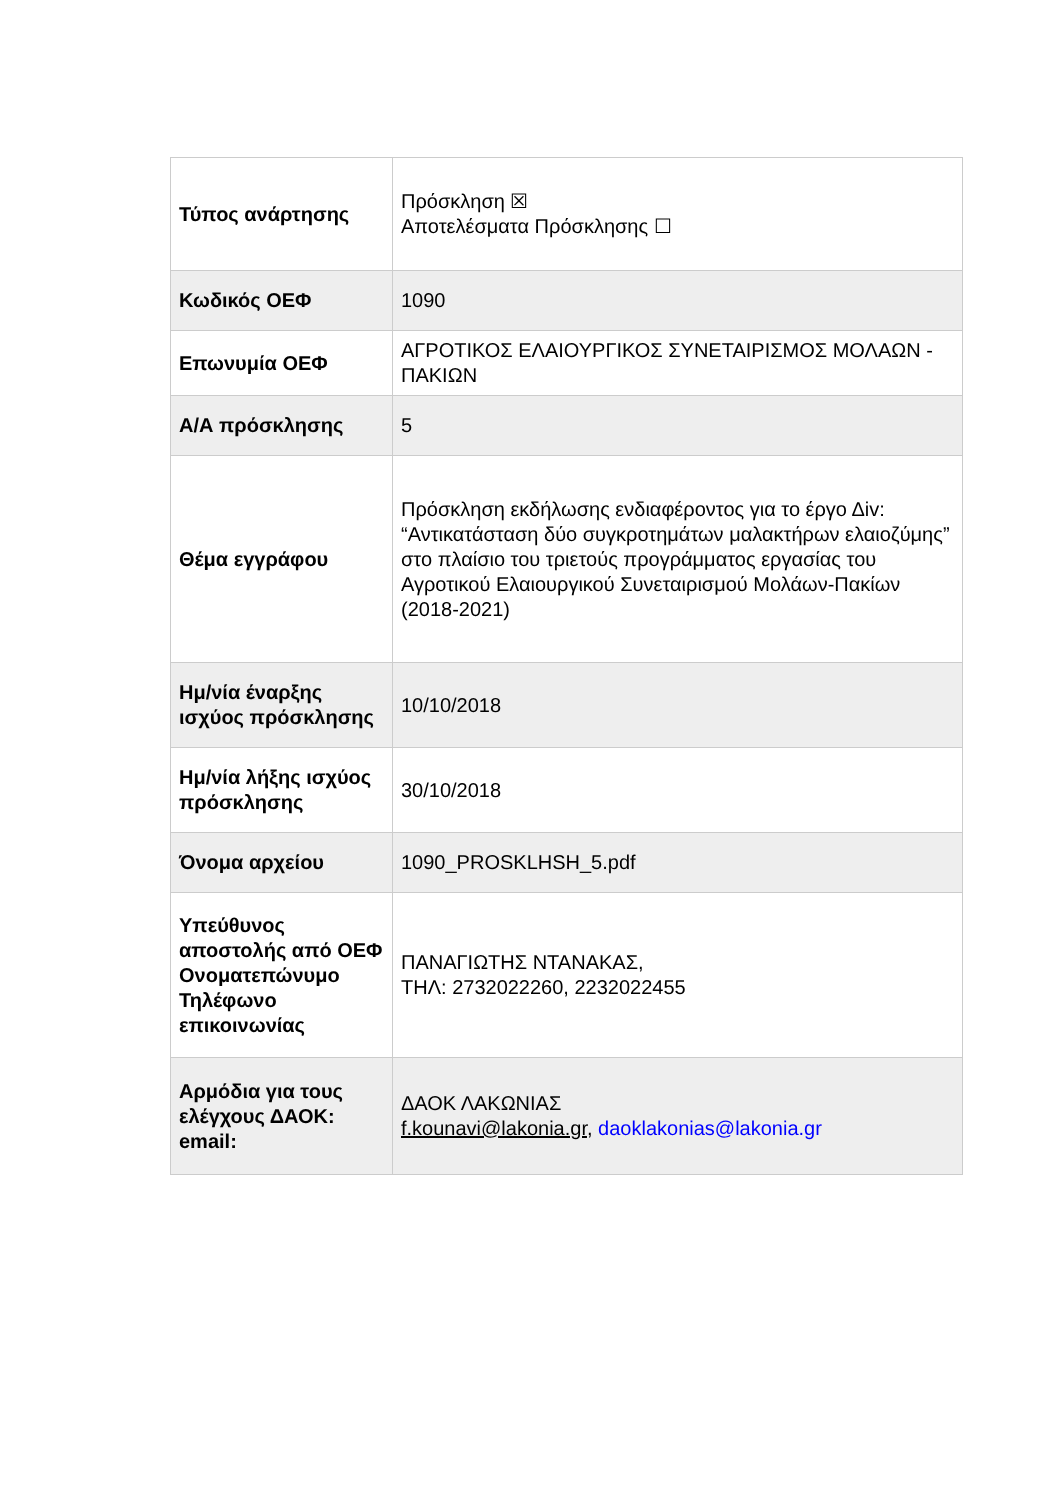| Τύπος ανάρτησης | Πρόσκληση ☒ Αποτελέσματα Πρόσκλησης ☐ |
| Κωδικός ΟΕΦ | 1090 |
| Επωνυμία ΟΕΦ | ΑΓΡΟΤΙΚΟΣ ΕΛΑΙΟΥΡΓΙΚΟΣ ΣΥΝΕΤΑΙΡΙΣΜΟΣ ΜΟΛΑΩΝ - ΠΑΚΙΩΝ |
| Α/Α πρόσκλησης | 5 |
| Θέμα εγγράφου | Πρόσκληση εκδήλωσης ενδιαφέροντος για το έργο Δiv: “Αντικατάσταση δύο συγκροτημάτων μαλακτήρων ελαιοζύμης” στο πλαίσιο του τριετούς προγράμματος εργασίας του Αγροτικού Ελαιουργικού Συνεταιρισμού Μολάων-Πακίων (2018-2021) |
| Ημ/νία έναρξης ισχύος πρόσκλησης | 10/10/2018 |
| Ημ/νία λήξης ισχύος πρόσκλησης | 30/10/2018 |
| Όνομα αρχείου | 1090_PROSKLHSH_5.pdf |
| Υπεύθυνος αποστολής από ΟΕΦ Ονοματεπώνυμο Τηλέφωνο επικοινωνίας | ΠΑΝΑΓΙΩΤΗΣ ΝΤΑΝΑΚΑΣ, ΤΗΛ: 2732022260, 2232022455 |
| Αρμόδια για τους ελέγχους ΔΑΟΚ: email: | ΔΑΟΚ ΛΑΚΩΝΙΑΣ f.kounavi@lakonia.gr , daoklakonias@lakonia.gr |